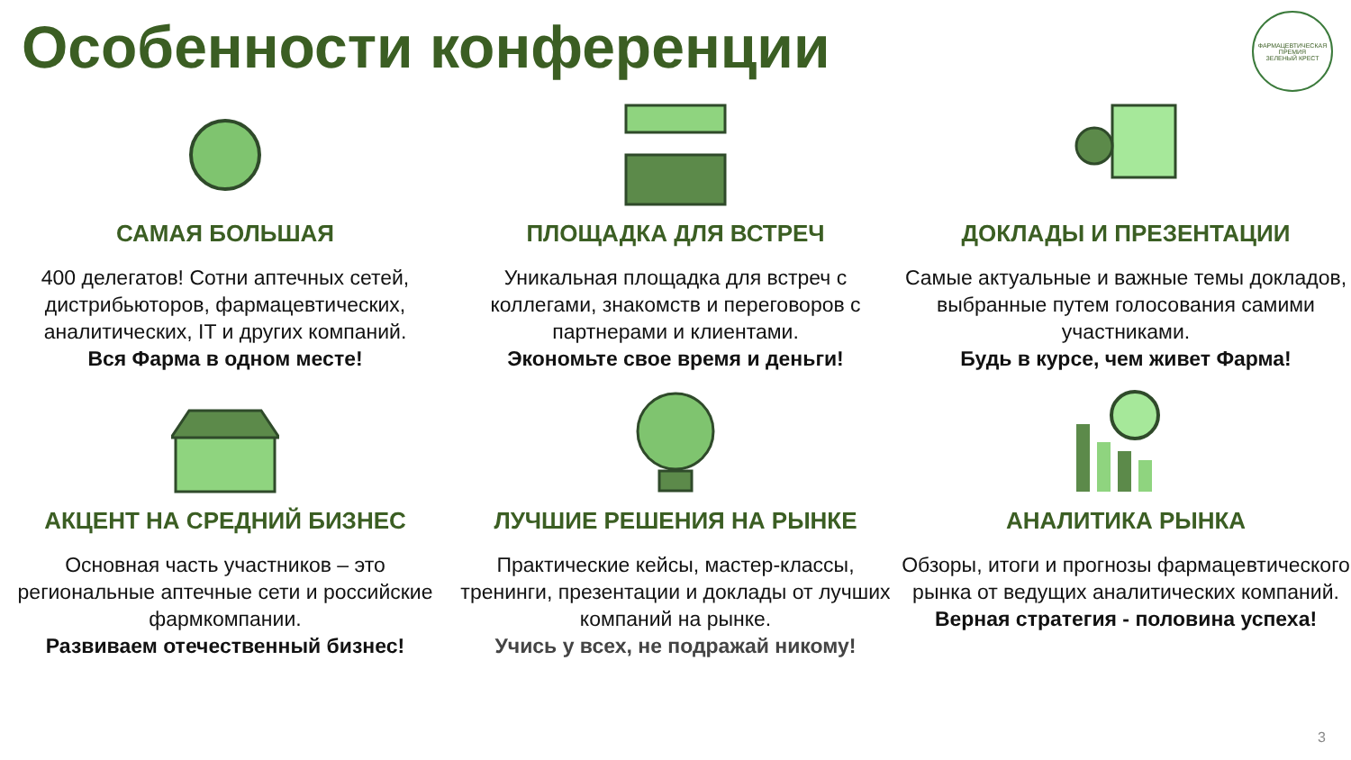Особенности конференции
ФАРМАЦЕВТИЧЕСКАЯ ПРЕМИЯ
ЗЕЛЕНЫЙ КРЕСТ
САМАЯ БОЛЬШАЯ
400 делегатов! Сотни аптечных сетей, дистрибьюторов, фармацевтических, аналитических, IT и других компаний.
Вся Фарма в одном месте!
ПЛОЩАДКА ДЛЯ ВСТРЕЧ
Уникальная площадка для встреч с коллегами, знакомств и переговоров с партнерами и клиентами.
Экономьте свое время и деньги!
ДОКЛАДЫ И ПРЕЗЕНТАЦИИ
Самые актуальные и важные темы докладов, выбранные путем голосования самими участниками.
Будь в курсе, чем живет Фарма!
АКЦЕНТ НА СРЕДНИЙ БИЗНЕС
Основная часть участников – это региональные аптечные сети и российские фармкомпании.
Развиваем отечественный бизнес!
ЛУЧШИЕ РЕШЕНИЯ НА РЫНКЕ
Практические кейсы, мастер-классы, тренинги, презентации и доклады от лучших компаний на рынке.
Учись у всех, не подражай никому!
АНАЛИТИКА РЫНКА
Обзоры, итоги и прогнозы фармацевтического рынка от ведущих аналитических компаний.
Верная стратегия - половина успеха!
3